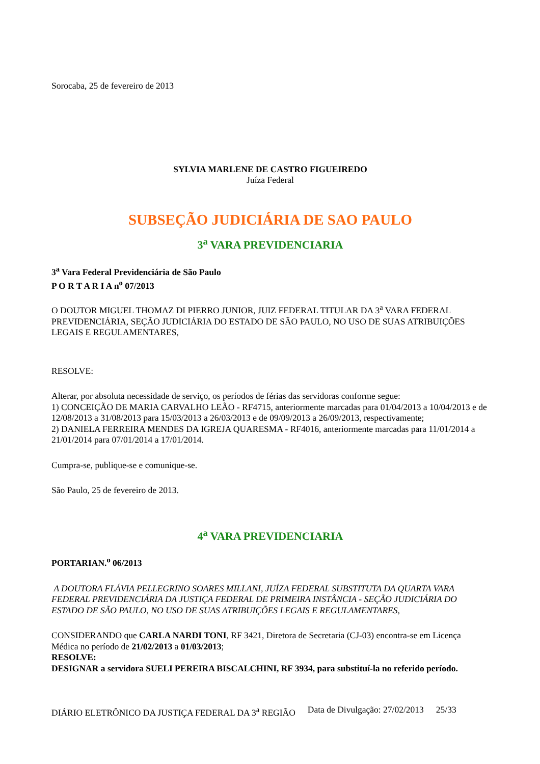Sorocaba, 25 de fevereiro de 2013
SYLVIA MARLENE DE CASTRO FIGUEIREDO
Juíza Federal
SUBSEÇÃO JUDICIÁRIA DE SAO PAULO
3<sup>a</sup> VARA PREVIDENCIARIA
3<sup>a</sup> Vara Federal Previdenciária de São Paulo
P O R T A R I A n<sup>o</sup> 07/2013
O DOUTOR MIGUEL THOMAZ DI PIERRO JUNIOR, JUIZ FEDERAL TITULAR DA 3<sup>a</sup> VARA FEDERAL PREVIDENCIÁRIA, SEÇÃO JUDICIÁRIA DO ESTADO DE SÃO PAULO, NO USO DE SUAS ATRIBUIÇÕES LEGAIS E REGULAMENTARES,
RESOLVE:
Alterar, por absoluta necessidade de serviço, os períodos de férias das servidoras conforme segue:
1) CONCEIÇÃO DE MARIA CARVALHO LEÃO - RF4715, anteriormente marcadas para 01/04/2013 a 10/04/2013 e de 12/08/2013 a 31/08/2013 para 15/03/2013 a 26/03/2013 e de 09/09/2013 a 26/09/2013, respectivamente;
2) DANIELA FERREIRA MENDES DA IGREJA QUARESMA - RF4016, anteriormente marcadas para 11/01/2014 a 21/01/2014 para 07/01/2014 a 17/01/2014.
Cumpra-se, publique-se e comunique-se.
São Paulo, 25 de fevereiro de 2013.
4<sup>a</sup> VARA PREVIDENCIARIA
PORTARIAN.<sup>o</sup> 06/2013
A DOUTORA FLÁVIA PELLEGRINO SOARES MILLANI, JUÍZA FEDERAL SUBSTITUTA DA QUARTA VARA FEDERAL PREVIDENCIÁRIA DA JUSTIÇA FEDERAL DE PRIMEIRA INSTÂNCIA - SEÇÃO JUDICIÁRIA DO ESTADO DE SÃO PAULO, NO USO DE SUAS ATRIBUIÇÕES LEGAIS E REGULAMENTARES,
CONSIDERANDO que CARLA NARDI TONI, RF 3421, Diretora de Secretaria (CJ-03) encontra-se em Licença Médica no período de 21/02/2013 a 01/03/2013;
RESOLVE:
DESIGNAR a servidora SUELI PEREIRA BISCALCHINI, RF 3934, para substituí-la no referido período.
DIÁRIO ELETRÔNICO DA JUSTIÇA FEDERAL DA 3<sup>a</sup> REGIÃO Data de Divulgação: 27/02/2013 25/33